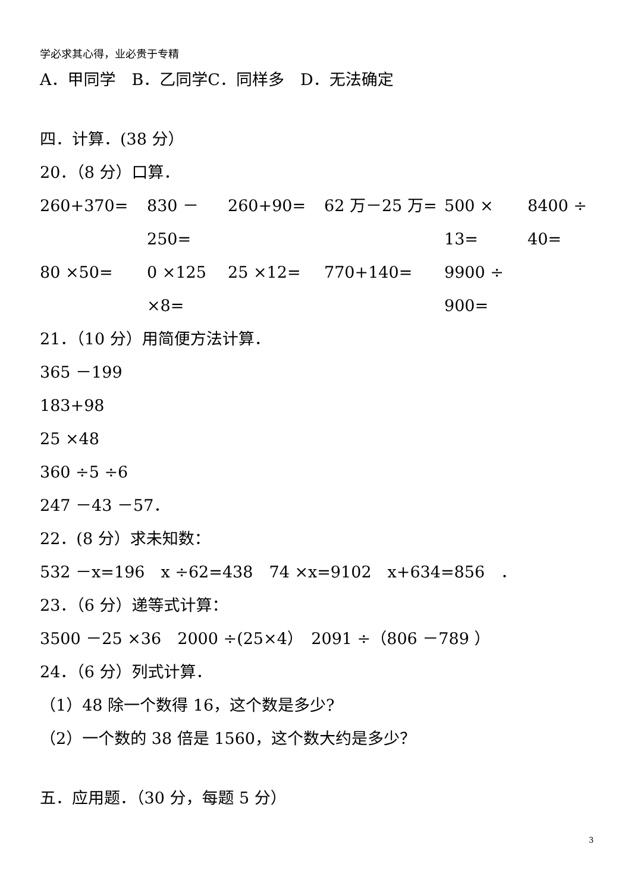学必求其心得，业必贵于专精
A．甲同学　B．乙同学C．同样多　D．无法确定
四．计算．(38 分）
20．（8 分）口算．
| 260+370= | 830 － 250= | 260+90= | 62 万－25 万= | 500 × 13= | 8400 ÷ 40= |
| 80 ×50= | 0 ×125 ×8= | 25 ×12= | 770+140= | 9900 ÷ 900= | |
21．（10 分）用简便方法计算．
365 －199
183+98
25 ×48
360 ÷5 ÷6
247 －43 －57．
22．(8 分）求未知数：
532 －x=196　x ÷62=438　74 ×x=9102　x+634=856　．
23．（6 分）递等式计算：
3500 －25 ×36　2000 ÷(25×4）　2091 ÷（806 －789 ）
24．（6 分）列式计算．
（1）48 除一个数得 16，这个数是多少?
（2）一个数的 38 倍是 1560，这个数大约是多少？
五．应用题．（30 分，每题 5 分）
3